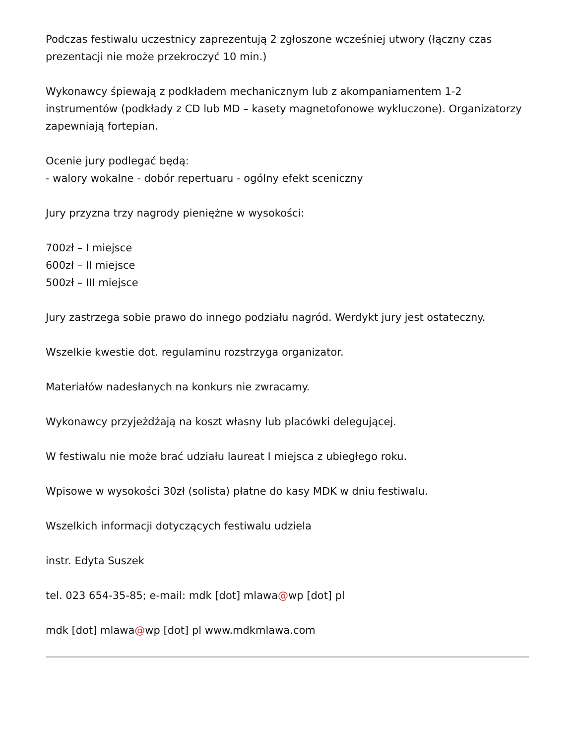Podczas festiwalu uczestnicy zaprezentują 2 zgłoszone wcześniej utwory (łączny czas prezentacji nie może przekroczyć 10 min.)
Wykonawcy śpiewają z podkładem mechanicznym lub z akompaniamentem 1-2 instrumentów (podkłady z CD lub MD – kasety magnetofonowe wykluczone). Organizatorzy zapewniają fortepian.
Ocenie jury podlegać będą:
- walory wokalne - dobór repertuaru - ogólny efekt sceniczny
Jury przyzna trzy nagrody pieniężne w wysokości:
700zł – I miejsce
600zł – II miejsce
500zł – III miejsce
Jury zastrzega sobie prawo do innego podziału nagród. Werdykt jury jest ostateczny.
Wszelkie kwestie dot. regulaminu rozstrzyga organizator.
Materiałów nadesłanych na konkurs nie zwracamy.
Wykonawcy przyjeżdżają na koszt własny lub placówki delegującej.
W festiwalu nie może brać udziału laureat I miejsca z ubiegłego roku.
Wpisowe w wysokości 30zł (solista) płatne do kasy MDK w dniu festiwalu.
Wszelkich informacji dotyczących festiwalu udziela
instr. Edyta Suszek
tel. 023 654-35-85; e-mail: mdk [dot] mlawa@wp [dot] pl
mdk [dot] mlawa@wp [dot] pl www.mdkmlawa.com